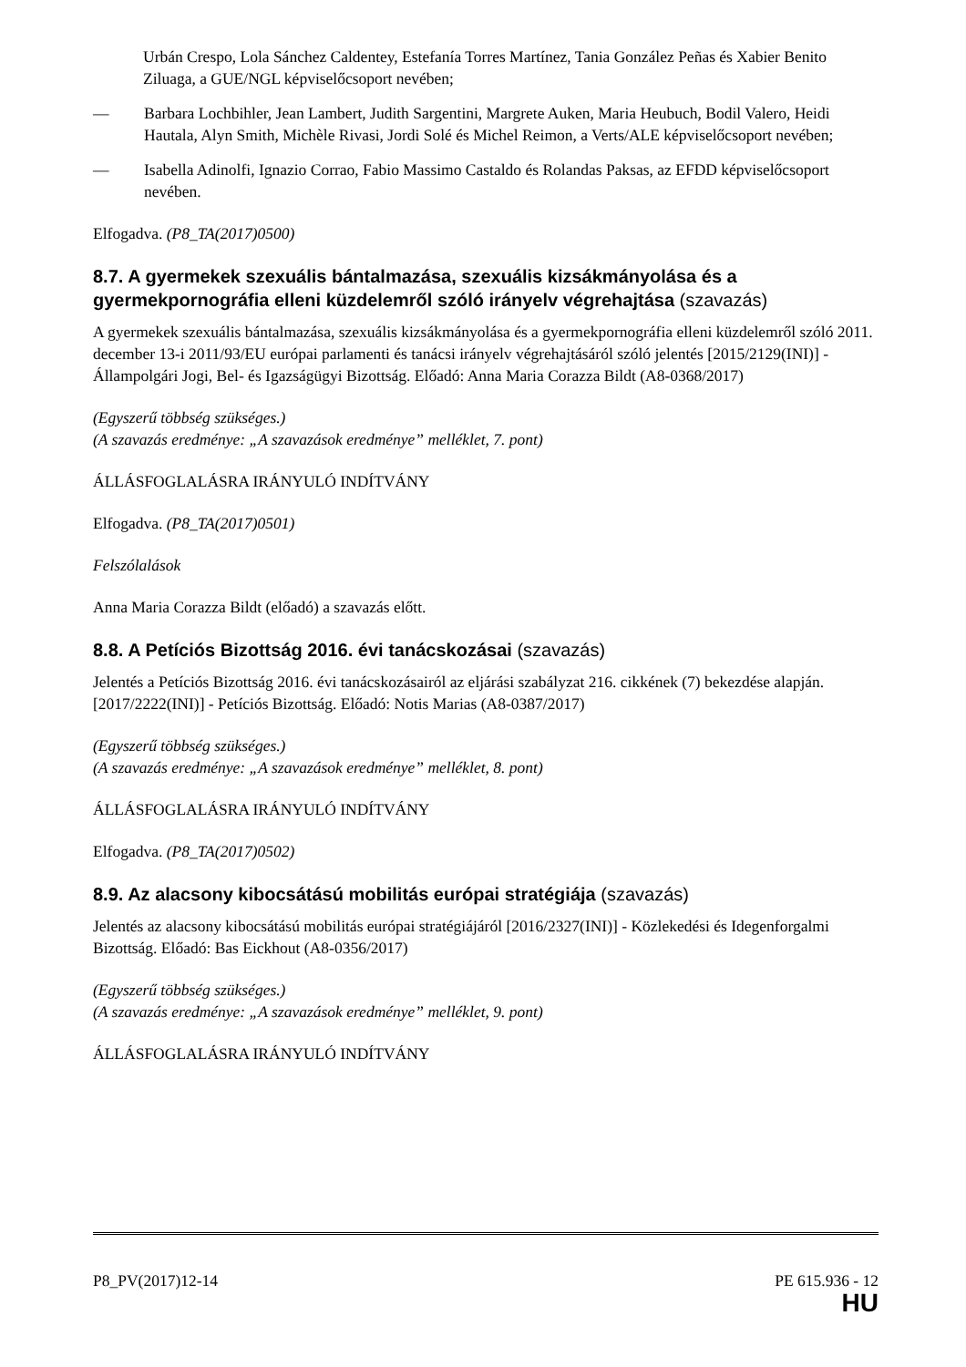Urbán Crespo, Lola Sánchez Caldentey, Estefanía Torres Martínez, Tania González Peñas és Xabier Benito Ziluaga, a GUE/NGL képviselőcsoport nevében;
— Barbara Lochbihler, Jean Lambert, Judith Sargentini, Margrete Auken, Maria Heubuch, Bodil Valero, Heidi Hautala, Alyn Smith, Michèle Rivasi, Jordi Solé és Michel Reimon, a Verts/ALE képviselőcsoport nevében;
— Isabella Adinolfi, Ignazio Corrao, Fabio Massimo Castaldo és Rolandas Paksas, az EFDD képviselőcsoport nevében.
Elfogadva. (P8_TA(2017)0500)
8.7. A gyermekek szexuális bántalmazása, szexuális kizsákmányolása és a gyermekpornográfia elleni küzdelemről szóló irányelv végrehajtása (szavazás)
A gyermekek szexuális bántalmazása, szexuális kizsákmányolása és a gyermekpornográfia elleni küzdelemről szóló 2011. december 13-i 2011/93/EU európai parlamenti és tanácsi irányelv végrehajtásáról szóló jelentés [2015/2129(INI)] - Állampolgári Jogi, Bel- és Igazságügyi Bizottság. Előadó: Anna Maria Corazza Bildt (A8-0368/2017)
(Egyszerű többség szükséges.)
(A szavazás eredménye: „A szavazások eredménye” melléklet, 7. pont)
ÁLLÁSFOGLALÁSRA IRÁNYULÓ INDÍTVÁNY
Elfogadva. (P8_TA(2017)0501)
Felszólalások
Anna Maria Corazza Bildt (előadó) a szavazás előtt.
8.8. A Petíciós Bizottság 2016. évi tanácskozásai (szavazás)
Jelentés a Petíciós Bizottság 2016. évi tanácskozásairól az eljárási szabályzat 216. cikkének (7) bekezdése alapján. [2017/2222(INI)] - Petíciós Bizottság. Előadó: Notis Marias (A8-0387/2017)
(Egyszerű többség szükséges.)
(A szavazás eredménye: „A szavazások eredménye” melléklet, 8. pont)
ÁLLÁSFOGLALÁSRA IRÁNYULÓ INDÍTVÁNY
Elfogadva. (P8_TA(2017)0502)
8.9. Az alacsony kibocsátású mobilitás európai stratégiája (szavazás)
Jelentés az alacsony kibocsátású mobilitás európai stratégiájáról [2016/2327(INI)] - Közlekedési és Idegenforgalmi Bizottság. Előadó: Bas Eickhout (A8-0356/2017)
(Egyszerű többség szükséges.)
(A szavazás eredménye: „A szavazások eredménye” melléklet, 9. pont)
ÁLLÁSFOGLALÁSRA IRÁNYULÓ INDÍTVÁNY
P8_PV(2017)12-14 PE 615.936 - 12
HU